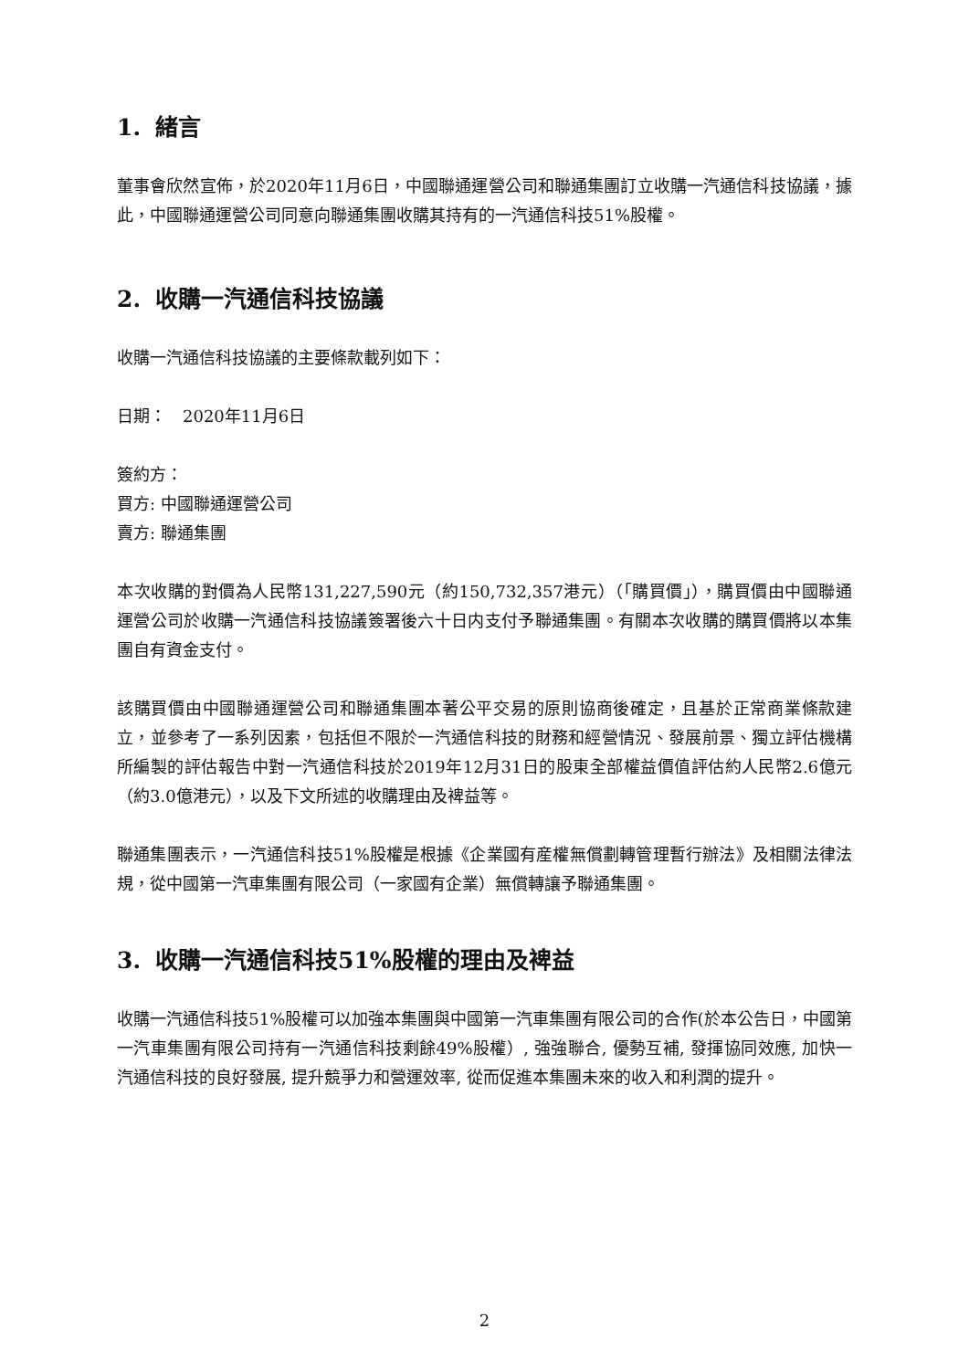1. 緒言
董事會欣然宣佈，於2020年11月6日，中國聯通運營公司和聯通集團訂立收購一汽通信科技協議，據此，中國聯通運營公司同意向聯通集團收購其持有的一汽通信科技51%股權。
2. 收購一汽通信科技協議
收購一汽通信科技協議的主要條款載列如下：
日期：　2020年11月6日
簽約方：
買方: 中國聯通運營公司
賣方: 聯通集團
本次收購的對價為人民幣131,227,590元（約150,732,357港元）（「購買價」），購買價由中國聯通運營公司於收購一汽通信科技協議簽署後六十日内支付予聯通集團。有關本次收購的購買價將以本集團自有資金支付。
該購買價由中國聯通運營公司和聯通集團本著公平交易的原則協商後確定，且基於正常商業條款建立，並參考了一系列因素，包括但不限於一汽通信科技的財務和經營情況、發展前景、獨立評估機構所編製的評估報告中對一汽通信科技於2019年12月31日的股東全部權益價值評估約人民幣2.6億元（約3.0億港元），以及下文所述的收購理由及裨益等。
聯通集團表示，一汽通信科技51%股權是根據《企業國有産權無償劃轉管理暫行辦法》及相關法律法規，從中國第一汽車集團有限公司（一家國有企業）無償轉讓予聯通集團。
3. 收購一汽通信科技51%股權的理由及裨益
收購一汽通信科技51%股權可以加強本集團與中國第一汽車集團有限公司的合作(於本公告日，中國第一汽車集團有限公司持有一汽通信科技剩餘49%股權）, 強強聯合, 優勢互補, 發揮協同效應, 加快一汽通信科技的良好發展, 提升競爭力和營運效率, 從而促進本集團未來的收入和利潤的提升。
2